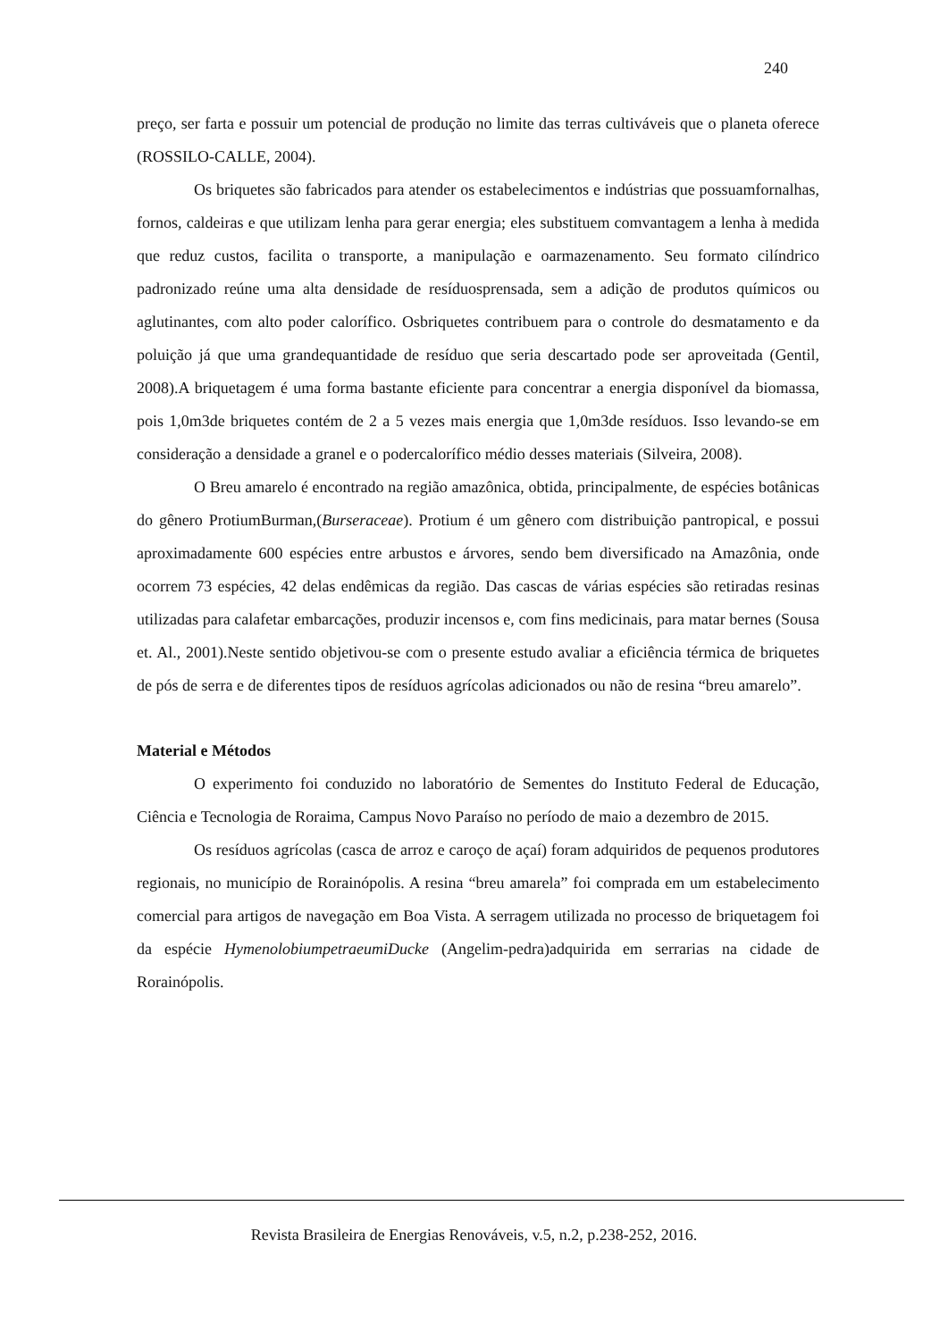240
preço, ser farta e possuir um potencial de produção no limite das terras cultiváveis que o planeta oferece (ROSSILO-CALLE, 2004).
Os briquetes são fabricados para atender os estabelecimentos e indústrias que possuamfornalhas, fornos, caldeiras e que utilizam lenha para gerar energia; eles substituem comvantagem a lenha à medida que reduz custos, facilita o transporte, a manipulação e oarmazenamento. Seu formato cilíndrico padronizado reúne uma alta densidade de resíduosprensada, sem a adição de produtos químicos ou aglutinantes, com alto poder calorífico. Osbriquetes contribuem para o controle do desmatamento e da poluição já que uma grandequantidade de resíduo que seria descartado pode ser aproveitada (Gentil, 2008).A briquetagem é uma forma bastante eficiente para concentrar a energia disponível da biomassa, pois 1,0m3de briquetes contém de 2 a 5 vezes mais energia que 1,0m3de resíduos. Isso levando-se em consideração a densidade a granel e o podercalorífico médio desses materiais (Silveira, 2008).
O Breu amarelo é encontrado na região amazônica, obtida, principalmente, de espécies botânicas do gênero ProtiumBurman,(Burseraceae). Protium é um gênero com distribuição pantropical, e possui aproximadamente 600 espécies entre arbustos e árvores, sendo bem diversificado na Amazônia, onde ocorrem 73 espécies, 42 delas endêmicas da região. Das cascas de várias espécies são retiradas resinas utilizadas para calafetar embarcações, produzir incensos e, com fins medicinais, para matar bernes (Sousa et. Al., 2001).Neste sentido objetivou-se com o presente estudo avaliar a eficiência térmica de briquetes de pós de serra e de diferentes tipos de resíduos agrícolas adicionados ou não de resina “breu amarelo”.
Material e Métodos
O experimento foi conduzido no laboratório de Sementes do Instituto Federal de Educação, Ciência e Tecnologia de Roraima, Campus Novo Paraíso no período de maio a dezembro de 2015.
Os resíduos agrícolas (casca de arroz e caroço de açaí) foram adquiridos de pequenos produtores regionais, no município de Rorainópolis. A resina “breu amarela” foi comprada em um estabelecimento comercial para artigos de navegação em Boa Vista. A serragem utilizada no processo de briquetagem foi da espécie HymenolobiumpetraeumiDucke (Angelim-pedra)adquirida em serrarias na cidade de Rorainópolis.
Revista Brasileira de Energias Renováveis, v.5, n.2, p.238-252, 2016.